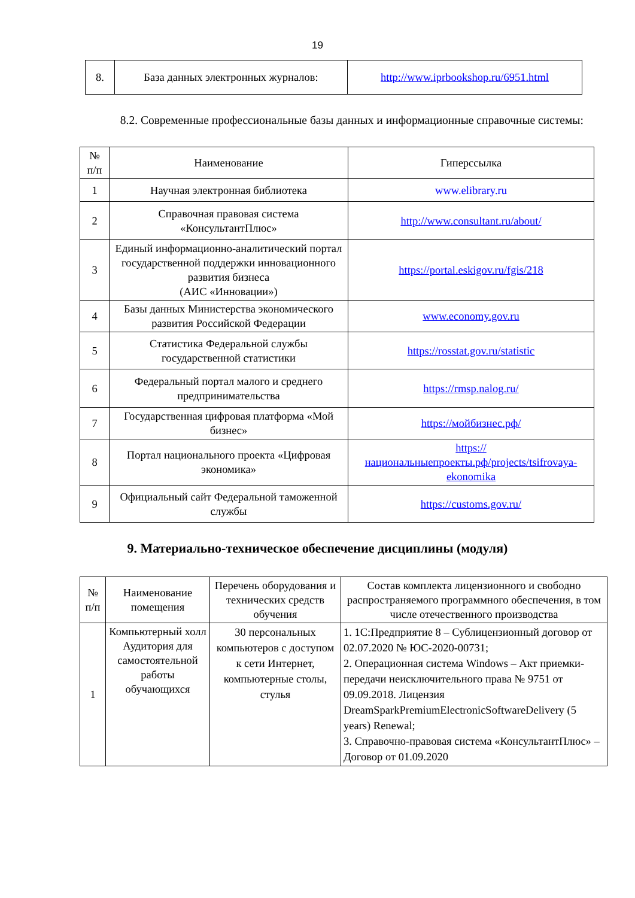19
| 8. | База данных электронных журналов: | http://www.iprbookshop.ru/6951.html |
8.2. Современные профессиональные базы данных и информационные справочные системы:
| № п/п | Наименование | Гиперссылка |
| --- | --- | --- |
| 1 | Научная электронная библиотека | www.elibrary.ru |
| 2 | Справочная правовая система «КонсультантПлюс» | http://www.consultant.ru/about/ |
| 3 | Единый информационно-аналитический портал государственной поддержки инновационного развития бизнеса (АИС «Инновации») | https://portal.eskigov.ru/fgis/218 |
| 4 | Базы данных Министерства экономического развития Российской Федерации | www.economy.gov.ru |
| 5 | Статистика Федеральной службы государственной статистики | https://rosstat.gov.ru/statistic |
| 6 | Федеральный портал малого и среднего предпринимательства | https://rmsp.nalog.ru/ |
| 7 | Государственная цифровая платформа «Мой бизнес» | https://мойбизнес.рф/ |
| 8 | Портал национального проекта «Цифровая экономика» | https://национальныепроекты.рф/projects/tsifrovaya-ekonomika |
| 9 | Официальный сайт Федеральной таможенной службы | https://customs.gov.ru/ |
9. Материально-техническое обеспечение дисциплины (модуля)
| № п/п | Наименование помещения | Перечень оборудования и технических средств обучения | Состав комплекта лицензионного и свободно распространяемого программного обеспечения, в том числе отечественного производства |
| --- | --- | --- | --- |
| 1 | Компьютерный холл Аудитория для самостоятельной работы обучающихся | 30 персональных компьютеров с доступом к сети Интернет, компьютерные столы, стулья | 1. 1С:Предприятие 8 – Сублицензионный договор от 02.07.2020 № ЮС-2020-00731; 2. Операционная система Windows – Акт приемки-передачи неисключительного права № 9751 от 09.09.2018. Лицензия DreamSparkPremiumElectronicSoftwareDelivery (5 years) Renewal; 3. Справочно-правовая система «КонсультантПлюс» – Договор от 01.09.2020 |